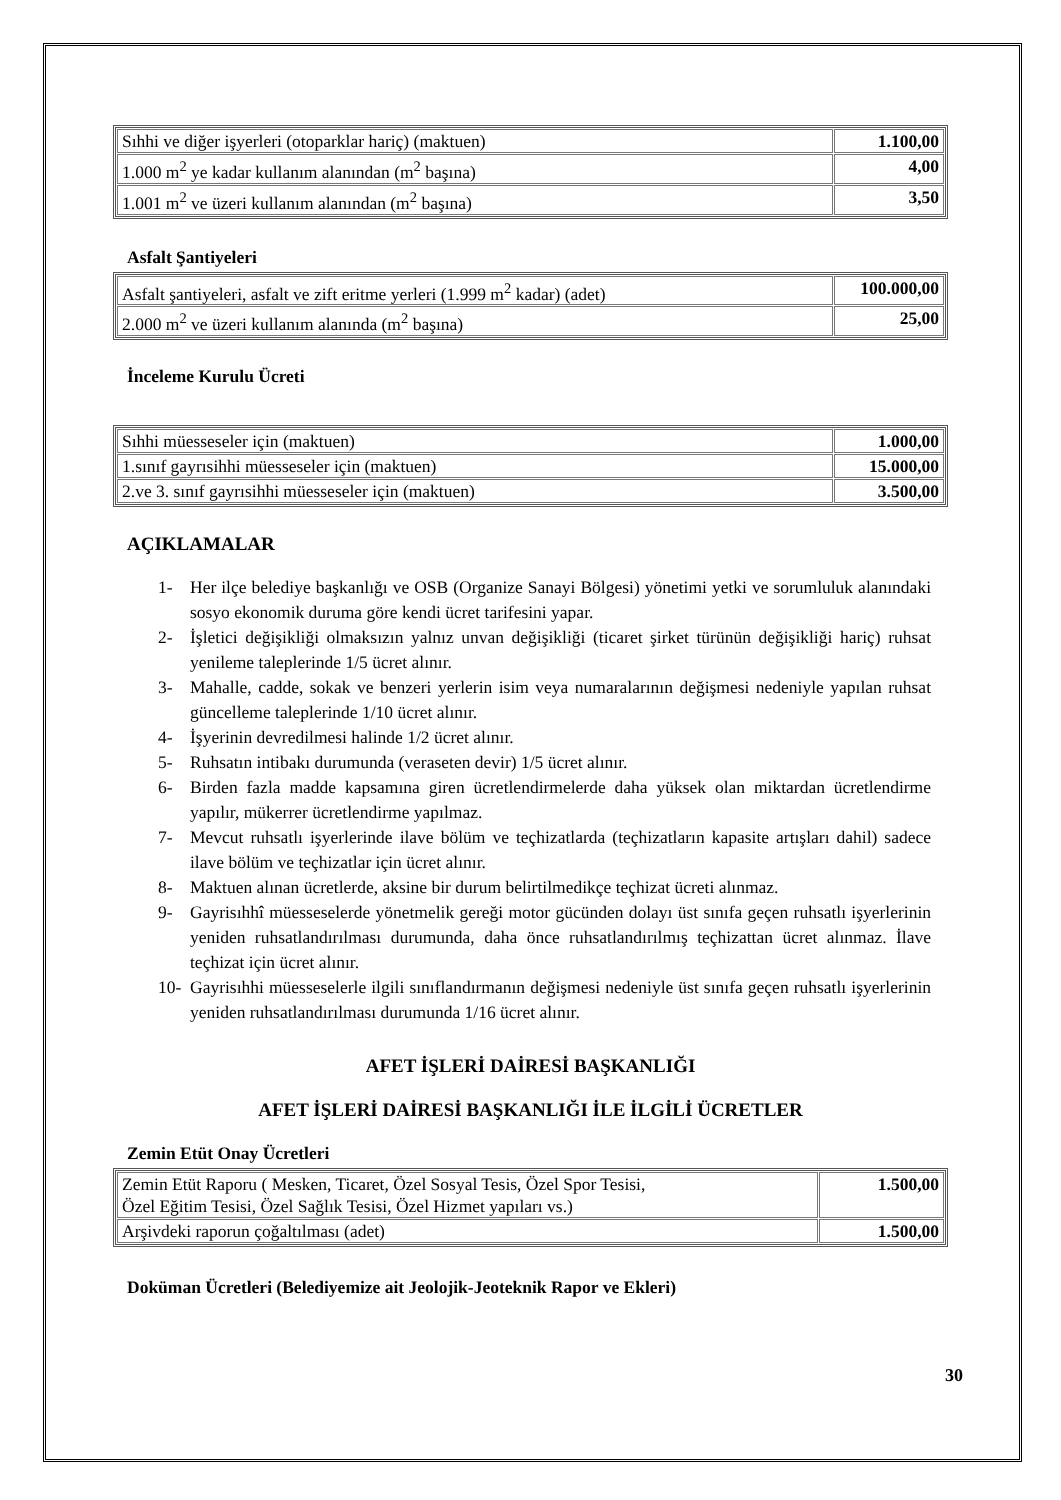| Sıhhi ve diğer işyerleri (otoparklar hariç) (maktuen) | 1.100,00 |
| 1.000 m<sup>2</sup> ye kadar kullanım alanından (m<sup>2</sup> başına) | 4,00 |
| 1.001 m<sup>2</sup> ve üzeri kullanım alanından (m<sup>2</sup> başına) | 3,50 |
Asfalt Şantiyeleri
| Asfalt şantiyeleri, asfalt ve zift eritme yerleri (1.999 m<sup>2</sup> kadar) (adet) | 100.000,00 |
| 2.000 m<sup>2</sup> ve üzeri kullanım alanında (m<sup>2</sup> başına) | 25,00 |
İnceleme Kurulu Ücreti
| Sıhhi müesseseler için (maktuen) | 1.000,00 |
| 1.sınıf gayrısihhi müesseseler için (maktuen) | 15.000,00 |
| 2.ve 3. sınıf gayrısihhi müesseseler için (maktuen) | 3.500,00 |
AÇIKLAMALAR
1- Her ilçe belediye başkanlığı ve OSB (Organize Sanayi Bölgesi) yönetimi yetki ve sorumluluk alanındaki sosyo ekonomik duruma göre kendi ücret tarifesini yapar.
2- İşletici değişikliği olmaksızın yalnız unvan değişikliği (ticaret şirket türünün değişikliği hariç) ruhsat yenileme taleplerinde 1/5 ücret alınır.
3- Mahalle, cadde, sokak ve benzeri yerlerin isim veya numaralarının değişmesi nedeniyle yapılan ruhsat güncelleme taleplerinde 1/10 ücret alınır.
4- İşyerinin devredilmesi halinde 1/2 ücret alınır.
5- Ruhsatın intibakı durumunda (veraseten devir) 1/5 ücret alınır.
6- Birden fazla madde kapsamına giren ücretlendirmelerde daha yüksek olan miktardan ücretlendirme yapılır, mükerrer ücretlendirme yapılmaz.
7- Mevcut ruhsatlı işyerlerinde ilave bölüm ve teçhizatlarda (teçhizatların kapasite artışları dahil) sadece ilave bölüm ve teçhizatlar için ücret alınır.
8- Maktuen alınan ücretlerde, aksine bir durum belirtilmedikçe teçhizat ücreti alınmaz.
9- Gayrisıhhî müesseselerde yönetmelik gereği motor gücünden dolayı üst sınıfa geçen ruhsatlı işyerlerinin yeniden ruhsatlandırılması durumunda, daha önce ruhsatlandırılmış teçhizattan ücret alınmaz. İlave teçhizat için ücret alınır.
10- Gayrisıhhi müesseselerle ilgili sınıflandırmanın değişmesi nedeniyle üst sınıfa geçen ruhsatlı işyerlerinin yeniden ruhsatlandırılması durumunda 1/16 ücret alınır.
AFET İŞLERİ DAİRESİ BAŞKANLIĞI
AFET İŞLERİ DAİRESİ BAŞKANLIĞI İLE İLGİLİ ÜCRETLER
Zemin Etüt Onay Ücretleri
| Zemin Etüt Raporu ( Mesken, Ticaret, Özel Sosyal Tesis, Özel Spor Tesisi, Özel Eğitim Tesisi, Özel Sağlık Tesisi, Özel Hizmet yapıları vs.) | 1.500,00 |
| Arşivdeki raporun çoğaltılması (adet) | 1.500,00 |
Doküman Ücretleri (Belediyemize ait Jeolojik-Jeoteknik Rapor ve Ekleri)
30